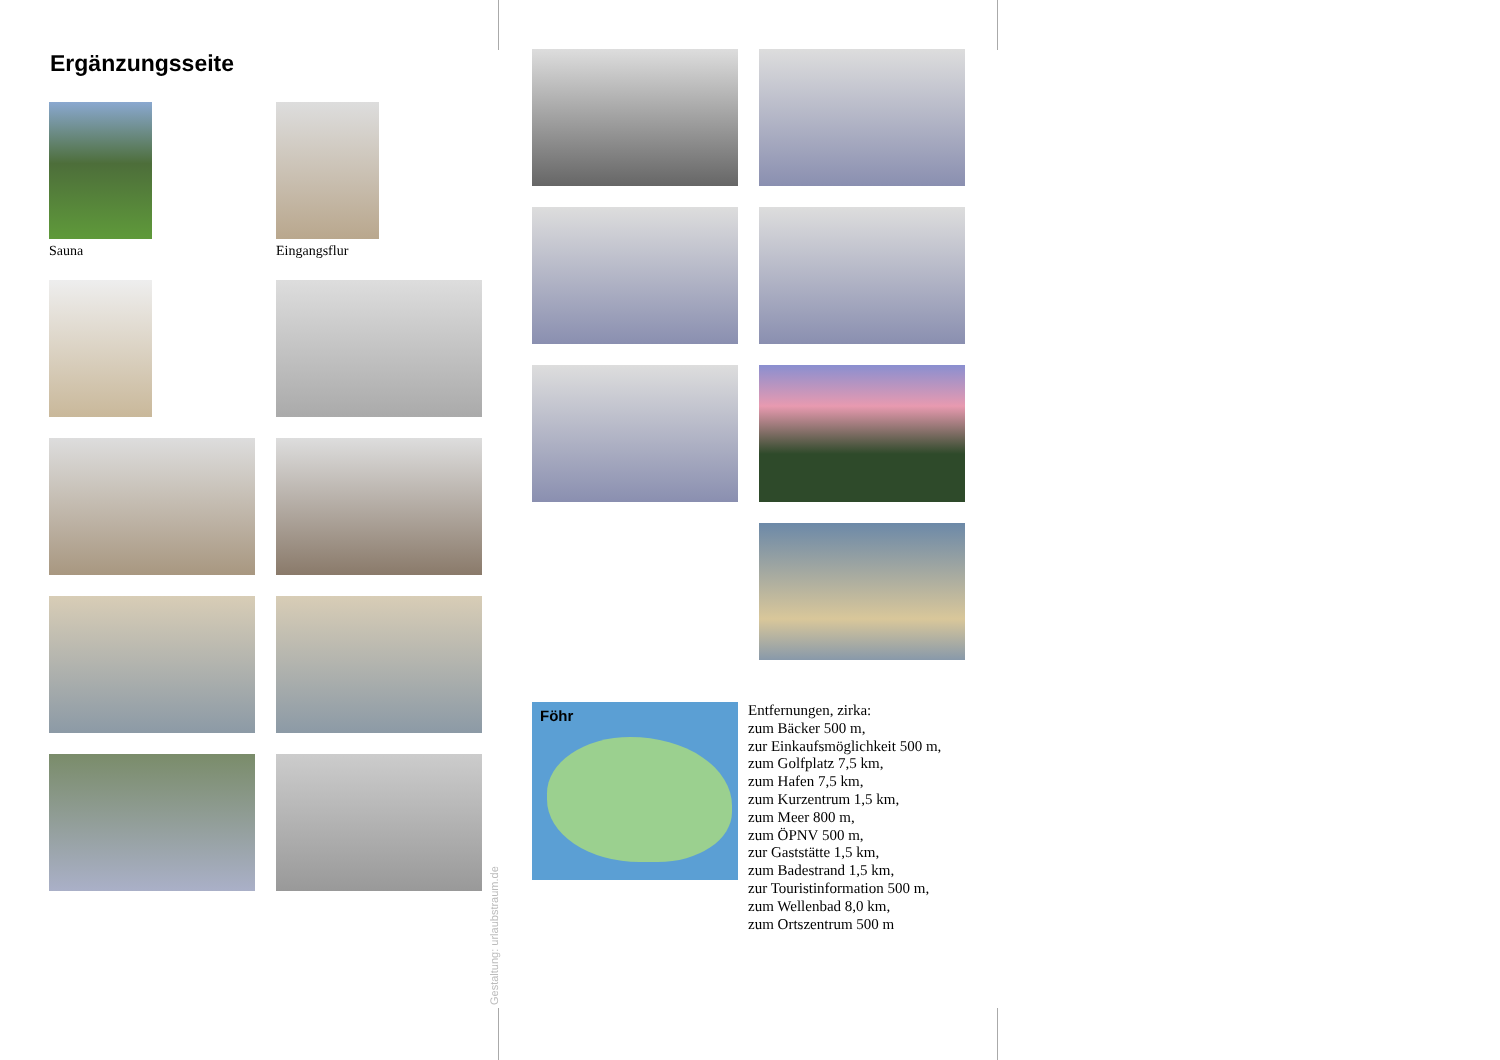Ergänzungsseite
Sauna
Eingangsflur
Gestaltung: urlaubstraum.de
Föhr
Entfernungen, zirka:
zum Bäcker 500 m,
zur Einkaufsmöglichkeit 500 m,
zum Golfplatz 7,5 km,
zum Hafen 7,5 km,
zum Kurzentrum 1,5 km,
zum Meer 800 m,
zum ÖPNV 500 m,
zur Gaststätte 1,5 km,
zum Badestrand 1,5 km,
zur Touristinformation 500 m,
zum Wellenbad 8,0 km,
zum Ortszentrum 500 m